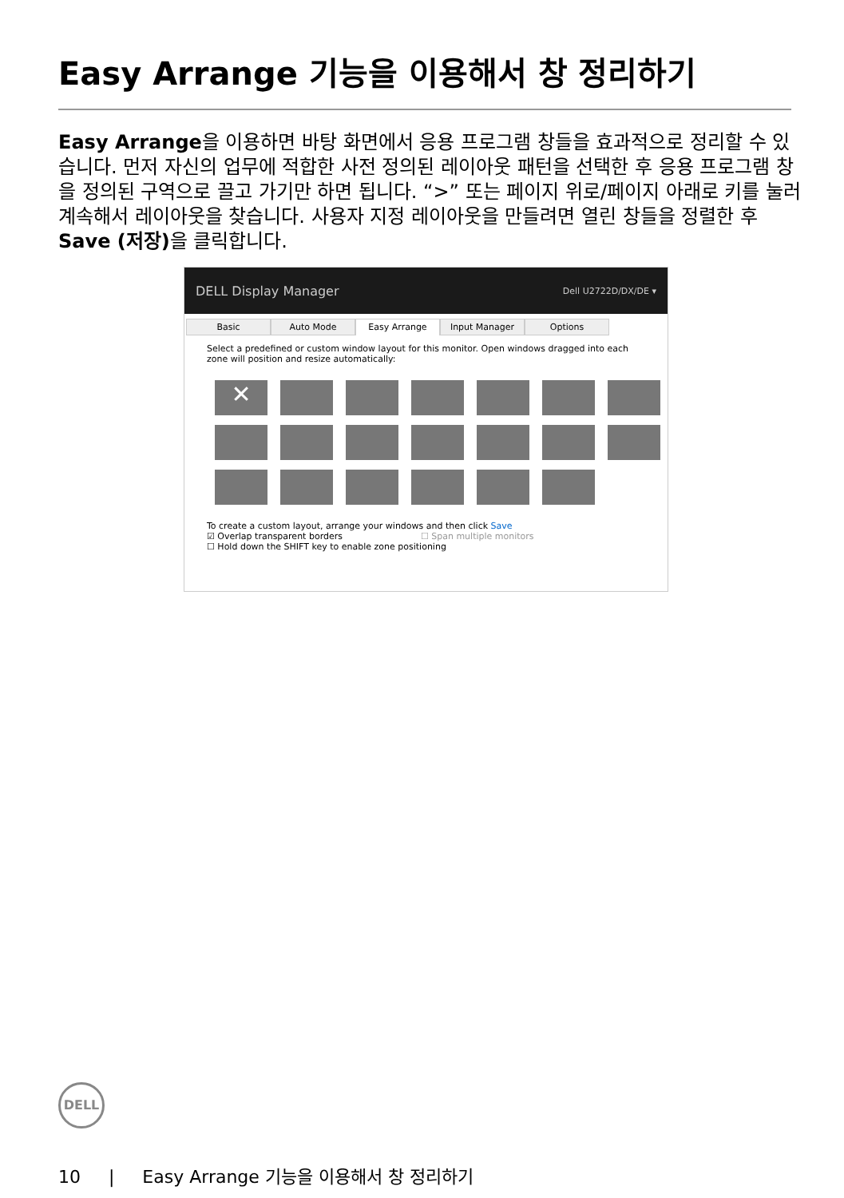Easy Arrange 기능을 이용해서 창 정리하기
Easy Arrange을 이용하면 바탕 화면에서 응용 프로그램 창들을 효과적으로 정리할 수 있습니다. 먼저 자신의 업무에 적합한 사전 정의된 레이아웃 패턴을 선택한 후 응용 프로그램 창을 정의된 구역으로 끌고 가기만 하면 됩니다. “>” 또는 페이지 위로/페이지 아래로 키를 눌러 계속해서 레이아웃을 찾습니다. 사용자 지정 레이아웃을 만들려면 열린 창들을 정렬한 후 Save (저장) 을 클릭합니다.
DELL Display Manager Dell U2722D/DX/DE ▾
Basic Auto Mode Easy Arrange Input Manager Options
Select a predefined or custom window layout for this monitor. Open windows dragged into each zone will position and resize automatically:
✕
To create a custom layout, arrange your windows and then click Save
☑ Overlap transparent borders ☐ Span multiple monitors
☐ Hold down the SHIFT key to enable zone positioning
DELL
10 | Easy Arrange 기능을 이용해서 창 정리하기